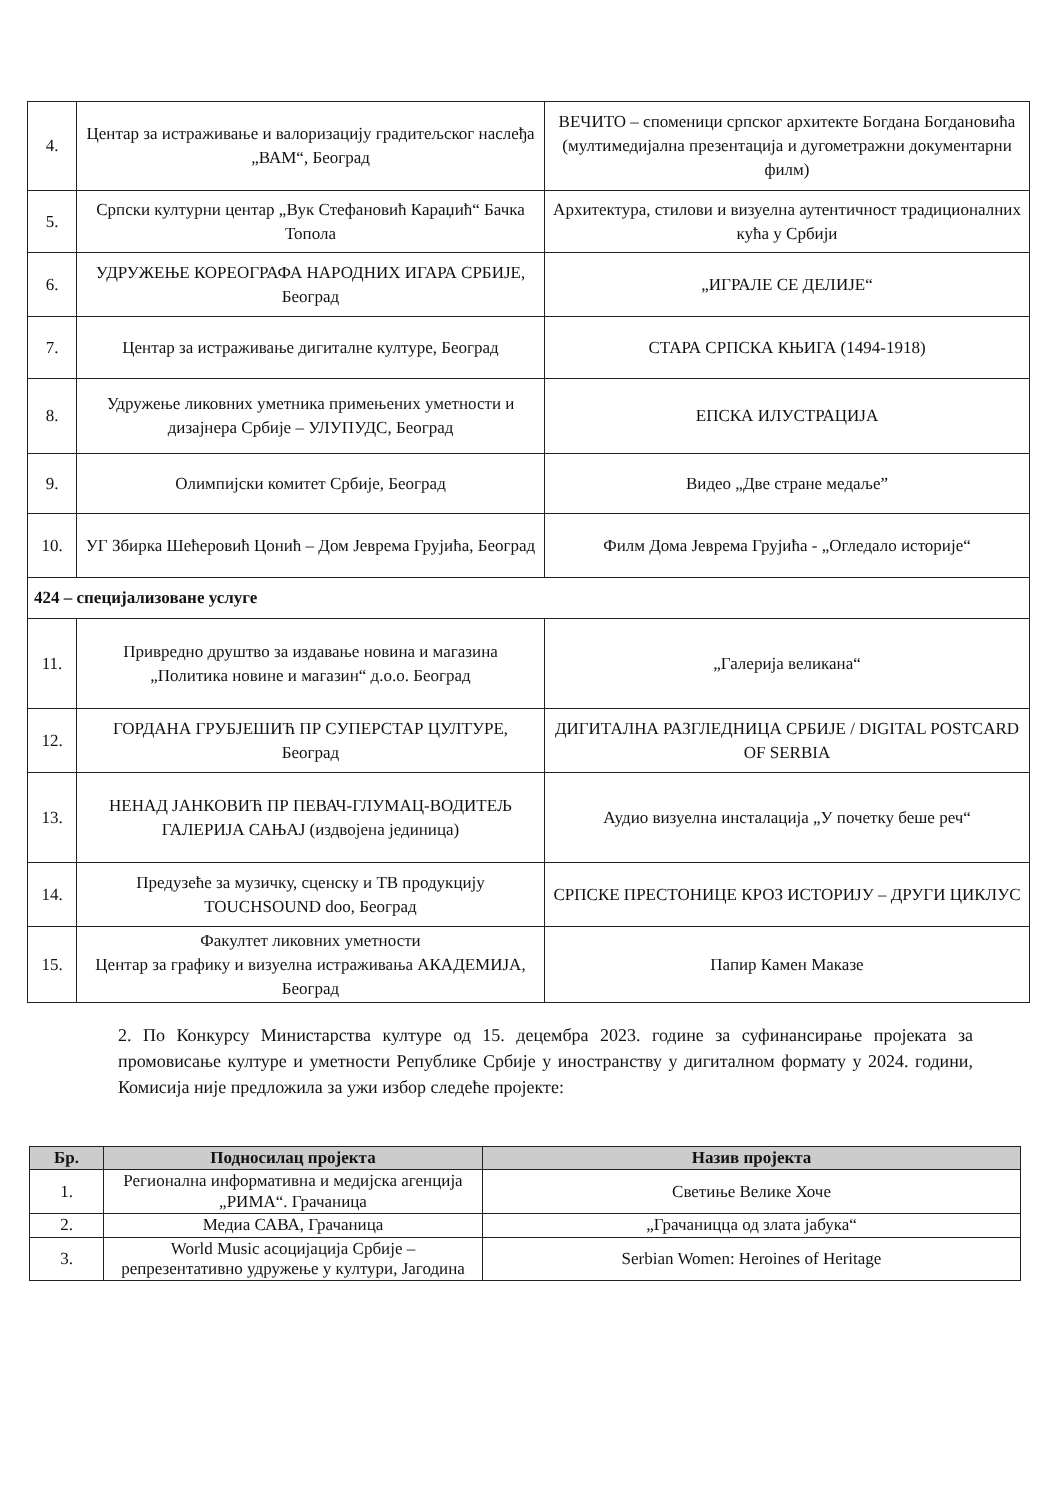| 4. | Центар за истраживање и валоризацију градитељског наслеђа „ВАМ“, Београд | ВЕЧИТО – споменици српског архитекте Богдана Богдановића (мултимедијална презентација и дугометражни документарни филм) |
| 5. | Српски културни центар „Вук Стефановић Караџић“ Бачка Топола | Архитектура, стилови и визуелна аутентичност традиционалних кућа у Србији |
| 6. | УДРУЖЕЊЕ КОРЕОГРАФА НАРОДНИХ ИГАРА СРБИЈЕ, Београд | „ИГРАЛЕ СЕ ДЕЛИЈЕ“ |
| 7. | Центар за истраживање дигиталне културе, Београд | СТАРА СРПСКА КЊИГА (1494-1918) |
| 8. | Удружење ликовних уметника примењених уметности и дизајнера Србије – УЛУПУДС, Београд | ЕПСКА ИЛУСТРАЦИЈА |
| 9. | Олимпијски комитет Србије, Београд | Видео „Две стране медаље” |
| 10. | УГ Збирка Шећеровић Цонић – Дом Јеврема Грујића, Београд | Филм Дома Јеврема Грујића - „Огледало историје“ |
| 424 – специјализоване услуге | | |
| 11. | Привредно друштво за издавање новина и магазина „Политика новине и магазин“ д.о.о. Београд | „Галерија великана“ |
| 12. | ГОРДАНА ГРУБЈЕШИЋ ПР СУПЕРСТАР ЦУЛТУРЕ, Београд | ДИГИТАЛНА РАЗГЛЕДНИЦА СРБИЈЕ / DIGITAL POSTCARD OF SERBIA |
| 13. | НЕНАД ЈАНКОВИЋ ПР ПЕВАЧ-ГЛУМАЦ-ВОДИТЕЉ ГАЛЕРИЈА САЊАЈ (издвојена јединица) | Аудио визуелна инсталација „У почетку беше реч“ |
| 14. | Предузеће за музичку, сценску и ТВ продукцију TOUCHSOUND doo, Београд | СРПСКЕ ПРЕСТОНИЦЕ КРОЗ ИСТОРИЈУ – ДРУГИ ЦИКЛУС |
| 15. | Факултет ликовних уметности Центар за графику и визуелна истраживања АКАДЕМИЈА, Београд | Папир Камен Маказе |
2. По Конкурсу Министарства културе од 15. децембра 2023. године за суфинансирање пројеката за промовисање културе и уметности Републике Србије у иностранству у дигиталном формату у 2024. години, Комисија није предложила за ужи избор следеће пројекте:
| Бр. | Подносилац пројекта | Назив пројекта |
| --- | --- | --- |
| 1. | Регионална информативна и медијска агенција „РИМА“. Грачаница | Светиње Велике Хоче |
| 2. | Медиа САВА, Грачаница | „Грачаницца од злата јабука“ |
| 3. | World Music асоцијација Србије – репрезентативно удружење у култури, Јагодина | Serbian Women: Heroines of Heritage |